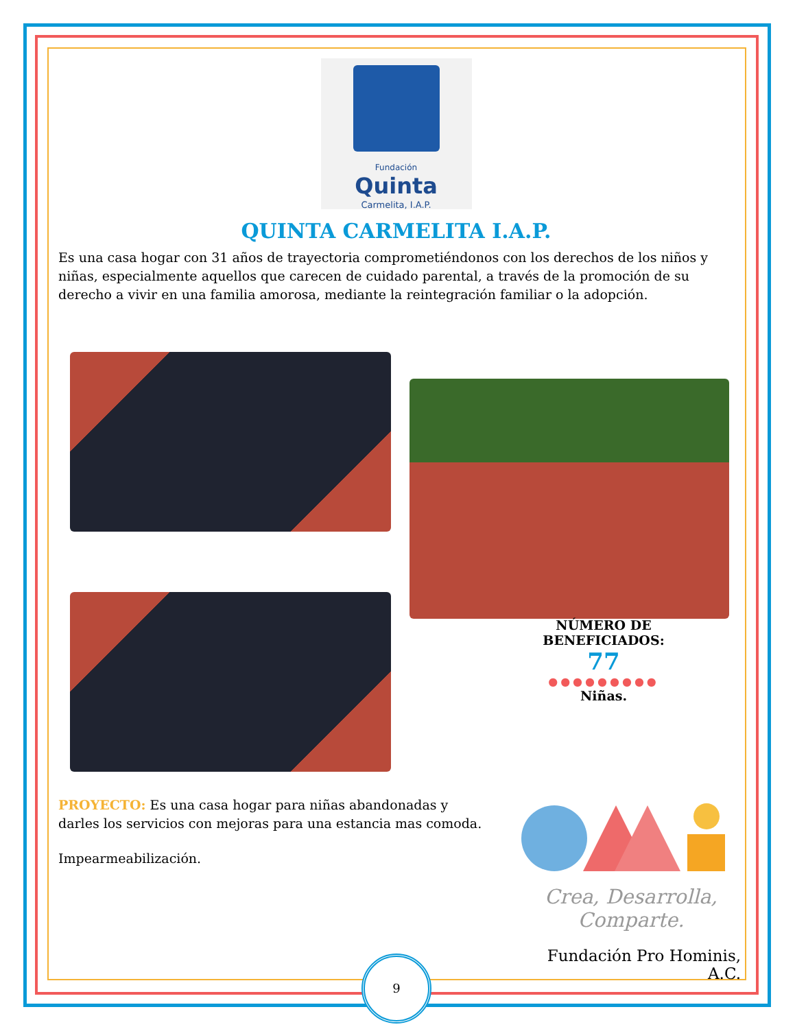Fundación
Quinta
Carmelita, I.A.P.
QUINTA CARMELITA I.A.P.
Es una casa hogar con 31 años de trayectoria comprometiéndonos con los derechos de los niños y niñas, especialmente aquellos que carecen de cuidado parental, a través de la promoción de su derecho a vivir en una familia amorosa, mediante la reintegración familiar o la adopción.
NÚMERO DE BENEFICIADOS:
77
●●●●●●●●●
Niñas.
PROYECTO: Es una casa hogar para niñas abandonadas y darles los servicios con mejoras para una estancia mas comoda.
Impearmeabilización.
Crea, Desarrolla,
Comparte.
Fundación Pro Hominis, A.C.
9